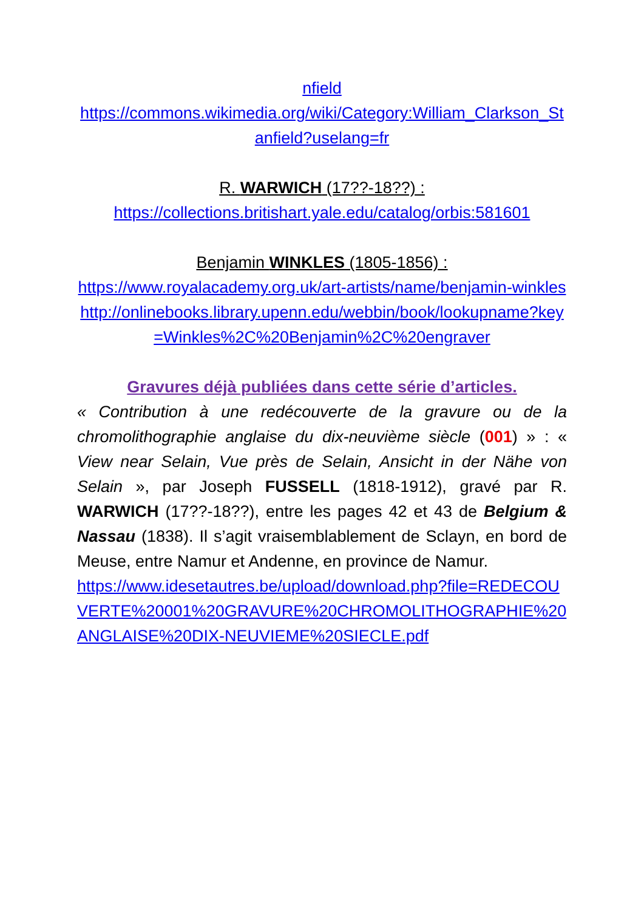nfield
https://commons.wikimedia.org/wiki/Category:William_Clarkson_Stanfield?uselang=fr
R. WARWICH (17??-18??) :
https://collections.britishart.yale.edu/catalog/orbis:581601
Benjamin WINKLES (1805-1856) :
https://www.royalacademy.org.uk/art-artists/name/benjamin-winkles
http://onlinebooks.library.upenn.edu/webbin/book/lookupname?key=Winkles%2C%20Benjamin%2C%20engraver
Gravures déjà publiées dans cette série d’articles.
« Contribution à une redécouverte de la gravure ou de la chromolithographie anglaise du dix-neuvième siècle (001) » : « View near Selain, Vue près de Selain, Ansicht in der Nähe von Selain », par Joseph FUSSELL (1818-1912), gravé par R. WARWICH (17??-18??), entre les pages 42 et 43 de Belgium & Nassau (1838). Il s’agit vraisemblablement de Sclayn, en bord de Meuse, entre Namur et Andenne, en province de Namur.
https://www.idesetautres.be/upload/download.php?file=REDECOUVERTE%20001%20GRAVURE%20CHROMOLITHOGRAPHIE%20ANGLAISE%20DIX-NEUVIEME%20SIECLE.pdf